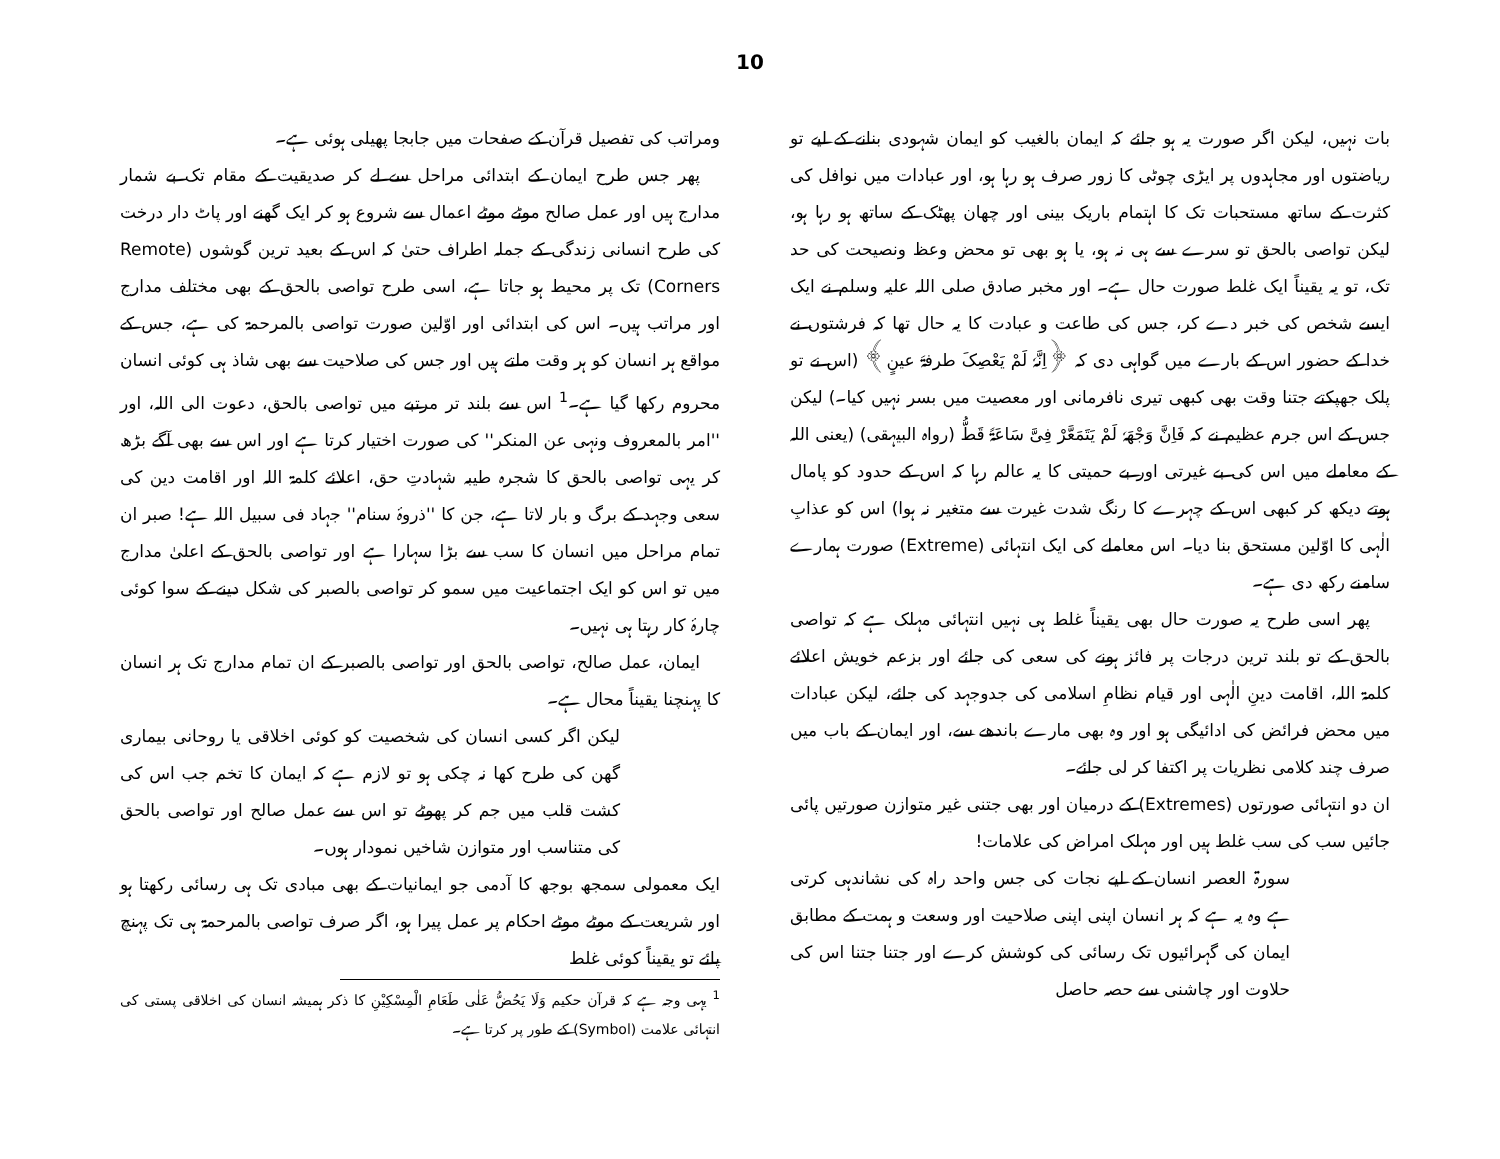10
ومراتب کی تفصیل قرآن کے صفحات میں جابجا پھیلی ہوئی ہے۔
پھر جس طرح ایمان کے ابتدائی مراحل سے لے کر صدیقیت کے مقام تک بے شمار مدارج ہیں اور عمل صالح موٹے موٹے اعمال سے شروع ہو کر ایک گھنے اور پاٹ دار درخت کی طرح انسانی زندگی کے جملہ اطراف حتیٰ کہ اس کے بعید ترین گوشوں (Remote Corners) تک پر محیط ہو جاتا ہے، اسی طرح تواصی بالحق کے بھی مختلف مدارج اور مراتب ہیں۔ اس کی ابتدائی اور اوّلین صورت تواصی بالمرحمۃ کی ہے، جس کے مواقع ہر انسان کو ہر وقت ملتے ہیں اور جس کی صلاحیت سے بھی شاذ ہی کوئی انسان محروم رکھا گیا ہے۔<sup>1</sup> اس سے بلند تر مرتبے میں تواصی بالحق، دعوت الی اللہ، اور ''امر بالمعروف ونہی عن المنکر'' کی صورت اختیار کرتا ہے اور اس سے بھی آگے بڑھ کر یہی تواصی بالحق کا شجرہ طیبہ شہادتِ حق، اعلائے کلمۃ اللہ اور اقامت دین کی سعی وجہد کے برگ و بار لاتا ہے، جن کا ''ذروۂ سنام'' جہاد فی سبیل اللہ ہے! صبر ان تمام مراحل میں انسان کا سب سے بڑا سہارا ہے اور تواصی بالحق کے اعلیٰ مدارج میں تو اس کو ایک اجتماعیت میں سمو کر تواصی بالصبر کی شکل دینے کے سوا کوئی چارۂ کار رہتا ہی نہیں۔
ایمان، عمل صالح، تواصی بالحق اور تواصی بالصبر کے ان تمام مدارج تک ہر انسان کا پہنچنا یقیناً محال ہے۔
لیکن اگر کسی انسان کی شخصیت کو کوئی اخلاقی یا روحانی بیماری گھن کی طرح کھا نہ چکی ہو تو لازم ہے کہ ایمان کا تخم جب اس کی کشت قلب میں جم کر پھوٹے تو اس سے عمل صالح اور تواصی بالحق کی متناسب اور متوازن شاخیں نمودار ہوں۔
ایک معمولی سمجھ بوجھ کا آدمی جو ایمانیات کے بھی مبادی تک ہی رسائی رکھتا ہو اور شریعت کے موٹے موٹے احکام پر عمل پیرا ہو، اگر صرف تواصی بالمرحمۃ ہی تک پہنچ پائے تو یقیناً کوئی غلط
<sup>1</sup> یہی وجہ ہے کہ قرآن حکیم وَلَا یَحُضُّ عَلٰی طَعَامِ الْمِسْکِیْنِ کا ذکر ہمیشہ انسان کی اخلاقی پستی کی انتہائی علامت (Symbol) کے طور پر کرتا ہے۔
بات نہیں، لیکن اگر صورت یہ ہو جائے کہ ایمان بالغیب کو ایمان شہودی بنانے کے لیے تو ریاضتوں اور مجاہدوں پر ایڑی چوٹی کا زور صرف ہو رہا ہو، اور عبادات میں نوافل کی کثرت کے ساتھ مستحبات تک کا اہتمام باریک بینی اور چھان پھٹک کے ساتھ ہو رہا ہو، لیکن تواصی بالحق تو سرے سے ہی نہ ہو، یا ہو بھی تو محض وعظ ونصیحت کی حد تک، تو یہ یقیناً ایک غلط صورت حال ہے۔ اور مخبر صادق صلی اللہ علیہ وسلم نے ایک ایسے شخص کی خبر دے کر، جس کی طاعت و عبادت کا یہ حال تھا کہ فرشتوں نے خدا کے حضور اس کے بارے میں گواہی دی کہ ﴿اِنَّہٗ لَمْ یَعْصِکَ طرفۃَ عینٍ﴾ (اس نے تو پلک جھپکتے جتنا وقت بھی کبھی تیری نافرمانی اور معصیت میں بسر نہیں کیا۔) لیکن جس کے اس جرم عظیم نے کہ فَاِنَّ وَجْھَہٗ لَمْ یَتَمَعَّرْ فِیَّ سَاعَۃً قَطُّ (رواہ البیہقی) (یعنی اللہ کے معاملے میں اس کی بے غیرتی اور بے حمیتی کا یہ عالم رہا کہ اس کے حدود کو پامال ہوتے دیکھ کر کبھی اس کے چہرے کا رنگ شدت غیرت سے متغیر نہ ہوا) اس کو عذابِ الٰہی کا اوّلین مستحق بنا دیا۔ اس معاملے کی ایک انتہائی (Extreme) صورت ہمارے سامنے رکھ دی ہے۔
پھر اسی طرح یہ صورت حال بھی یقیناً غلط ہی نہیں انتہائی مہلک ہے کہ تواصی بالحق کے تو بلند ترین درجات پر فائز ہونے کی سعی کی جائے اور بزعم خویش اعلائے کلمۃ اللہ، اقامت دینِ الٰہی اور قیام نظامِ اسلامی کی جدوجہد کی جائے، لیکن عبادات میں محض فرائض کی ادائیگی ہو اور وہ بھی مارے باندھے سے، اور ایمان کے باب میں صرف چند کلامی نظریات پر اکتفا کر لی جائے۔
ان دو انتہائی صورتوں (Extremes) کے درمیان اور بھی جتنی غیر متوازن صورتیں پائی جائیں سب کی سب غلط ہیں اور مہلک امراض کی علامات!
سورۃ العصر انسان کے لیے نجات کی جس واحد راہ کی نشاندہی کرتی ہے وہ یہ ہے کہ ہر انسان اپنی اپنی صلاحیت اور وسعت و ہمت کے مطابق ایمان کی گہرائیوں تک رسائی کی کوشش کرے اور جتنا جتنا اس کی حلاوت اور چاشنی سے حصہ حاصل